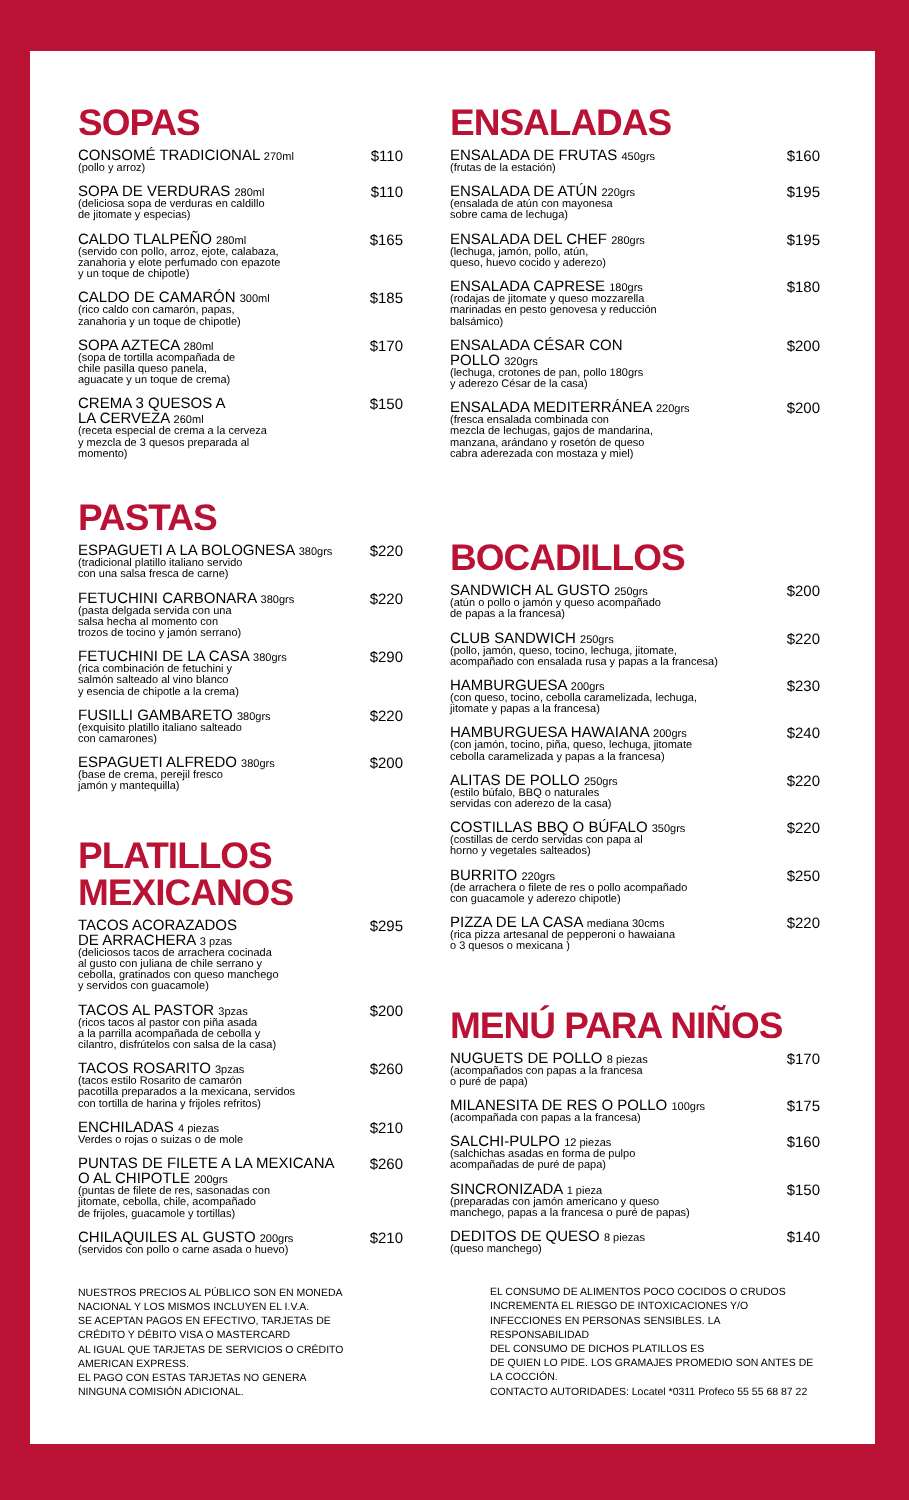SOPAS
CONSOMÉ TRADICIONAL 270ml
(pollo y arroz)
$110
SOPA DE VERDURAS 280ml
(deliciosa sopa de verduras en caldillo
de jitomate y especias)
$110
CALDO TLALPEÑO 280ml
(servido con pollo, arroz, ejote, calabaza,
zanahoria y elote perfumado con epazote
y un toque de chipotle)
$165
CALDO DE CAMARÓN 300ml
(rico caldo con camarón, papas,
zanahoria y un toque de chipotle)
$185
SOPA AZTECA 280ml
(sopa de tortilla acompañada de
chile pasilla queso panela,
aguacate y un toque de crema)
$170
CREMA 3 QUESOS A
LA CERVEZA 260ml
(receta especial de crema a la cerveza
y mezcla de 3 quesos preparada al
momento)
$150
PASTAS
ESPAGUETI A LA BOLOGNESA 380grs
(tradicional platillo italiano servido
con una salsa fresca de carne)
$220
FETUCHINI CARBONARA 380grs
(pasta delgada servida con una
salsa hecha al momento con
trozos de tocino y jamón serrano)
$220
FETUCHINI DE LA CASA 380grs
(rica combinación de fetuchini y
salmón salteado al vino blanco
y esencia de chipotle a la crema)
$290
FUSILLI GAMBARETO 380grs
(exquisito platillo italiano salteado
con camarones)
$220
ESPAGUETI ALFREDO 380grs
(base de crema, perejil fresco
jamón y mantequilla)
$200
PLATILLOS
MEXICANOS
TACOS ACORAZADOS
DE ARRACHERA 3 pzas
(deliciosos tacos de arrachera cocinada
al gusto con juliana de chile serrano y
cebolla, gratinados con queso manchego
y servidos con guacamole)
$295
TACOS AL PASTOR 3pzas
(ricos tacos al pastor con piña asada
a la parrilla acompañada de cebolla y
cilantro, disfrútelos con salsa de la casa)
$200
TACOS ROSARITO 3pzas
(tacos estilo Rosarito de camarón
pacotilla preparados a la mexicana, servidos
con tortilla de harina y frijoles refritos)
$260
ENCHILADAS 4 piezas
Verdes o rojas o suizas o de mole
$210
PUNTAS DE FILETE A LA MEXICANA
O AL CHIPOTLE 200grs
(puntas de filete de res, sasonadas con
jitomate, cebolla, chile, acompañado
de frijoles, guacamole y tortillas)
$260
CHILAQUILES AL GUSTO 200grs
(servidos con pollo o carne asada o huevo)
$210
NUESTROS PRECIOS AL PÚBLICO SON EN MONEDA
NACIONAL Y LOS MISMOS INCLUYEN EL I.V.A.
SE ACEPTAN PAGOS EN EFECTIVO, TARJETAS DE
CRÉDITO Y DÉBITO VISA O MASTERCARD
AL IGUAL QUE TARJETAS DE SERVICIOS O CRÉDITO
AMERICAN EXPRESS.
EL PAGO CON ESTAS TARJETAS NO GENERA
NINGUNA COMISIÓN ADICIONAL.
ENSALADAS
ENSALADA DE FRUTAS 450grs
(frutas de la estación)
$160
ENSALADA DE ATÚN 220grs
(ensalada de atún con mayonesa
sobre cama de lechuga)
$195
ENSALADA DEL CHEF 280grs
(lechuga, jamón, pollo, atún,
queso, huevo cocido y aderezo)
$195
ENSALADA CAPRESE 180grs
(rodajas de jitomate y queso mozzarella
marinadas en pesto genovesa y reducción
balsámico)
$180
ENSALADA CÉSAR CON
POLLO 320grs
(lechuga, crotones de pan, pollo 180grs
y aderezo César de la casa)
$200
ENSALADA MEDITERRÁNEA 220grs
(fresca ensalada combinada con
mezcla de lechugas, gajos de mandarina,
manzana, arándano y rosetón de queso
cabra aderezada con mostaza y miel)
$200
BOCADILLOS
SANDWICH AL GUSTO 250grs
(atún o pollo o jamón y queso acompañado
de papas a la francesa)
$200
CLUB SANDWICH 250grs
(pollo, jamón, queso, tocino, lechuga, jitomate,
acompañado con ensalada rusa y papas a la francesa)
$220
HAMBURGUESA 200grs
(con queso, tocino, cebolla caramelizada, lechuga,
jitomate y papas a la francesa)
$230
HAMBURGUESA HAWAIANA 200grs
(con jamón, tocino, piña, queso, lechuga, jitomate
cebolla caramelizada y papas a la francesa)
$240
ALITAS DE POLLO 250grs
(estilo búfalo, BBQ o naturales
servidas con aderezo de la casa)
$220
COSTILLAS BBQ O BÚFALO 350grs
(costillas de cerdo servidas con papa al
horno y vegetales salteados)
$220
BURRITO 220grs
(de arrachera o filete de res o pollo acompañado
con guacamole y aderezo chipotle)
$250
PIZZA DE LA CASA mediana 30cms
(rica pizza artesanal de pepperoni o hawaiana
o 3 quesos o mexicana )
$220
MENÚ PARA NIÑOS
NUGUETS DE POLLO 8 piezas
(acompañados con papas a la francesa
o puré de papa)
$170
MILANESITA DE RES O POLLO 100grs
(acompañada con papas a la francesa)
$175
SALCHI-PULPO 12 piezas
(salchichas asadas en forma de pulpo
acompañadas de puré de papa)
$160
SINCRONIZADA 1 pieza
(preparadas con jamón americano y queso
manchego, papas a la francesa o puré de papas)
$150
DEDITOS DE QUESO 8 piezas
(queso manchego)
$140
EL CONSUMO DE ALIMENTOS POCO COCIDOS O CRUDOS
INCREMENTA EL RIESGO DE INTOXICACIONES Y/O
INFECCIONES EN PERSONAS SENSIBLES. LA RESPONSABILIDAD
DEL CONSUMO DE DICHOS PLATILLOS ES
DE QUIEN LO PIDE. LOS GRAMAJES PROMEDIO SON ANTES DE
LA COCCIÓN.
CONTACTO AUTORIDADES: Locatel *0311 Profeco 55 55 68 87 22